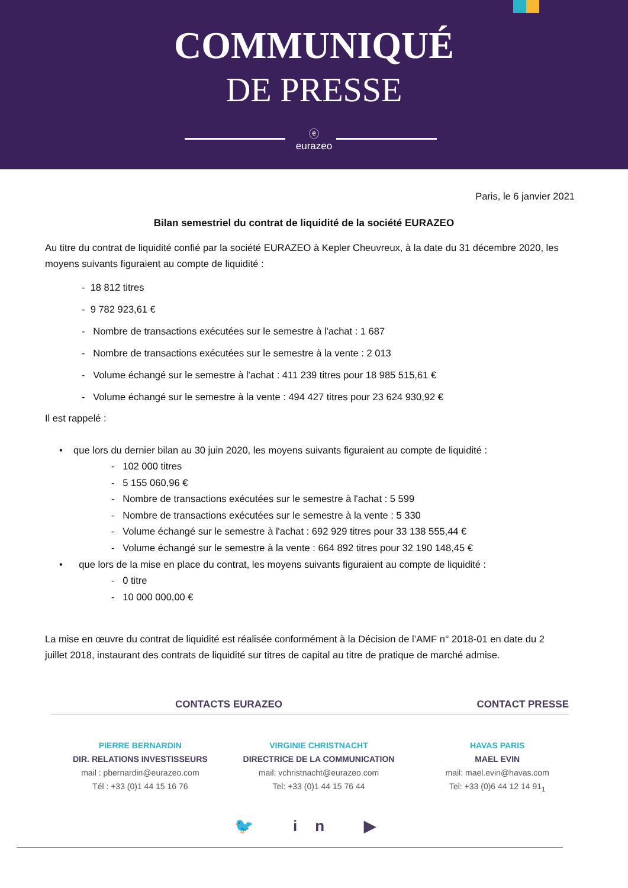COMMUNIQUÉ
DE PRESSE
ⓔ
eurazeo
Paris, le 6 janvier 2021
Bilan semestriel du contrat de liquidité de la société EURAZEO
Au titre du contrat de liquidité confié par la société EURAZEO à Kepler Cheuvreux, à la date du 31 décembre 2020, les moyens suivants figuraient au compte de liquidité :
- 18 812 titres
- 9 782 923,61 €
- Nombre de transactions exécutées sur le semestre à l'achat : 1 687
- Nombre de transactions exécutées sur le semestre à la vente : 2 013
- Volume échangé sur le semestre à l'achat : 411 239 titres pour 18 985 515,61 €
- Volume échangé sur le semestre à la vente : 494 427 titres pour 23 624 930,92 €
Il est rappelé :
• que lors du dernier bilan au 30 juin 2020, les moyens suivants figuraient au compte de liquidité :
- 102 000 titres
- 5 155 060,96 €
- Nombre de transactions exécutées sur le semestre à l'achat : 5 599
- Nombre de transactions exécutées sur le semestre à la vente : 5 330
- Volume échangé sur le semestre à l'achat : 692 929 titres pour 33 138 555,44 €
- Volume échangé sur le semestre à la vente : 664 892 titres pour 32 190 148,45 €
• que lors de la mise en place du contrat, les moyens suivants figuraient au compte de liquidité :
- 0 titre
- 10 000 000,00 €
La mise en œuvre du contrat de liquidité est réalisée conformément à la Décision de l’AMF n° 2018-01 en date du 2 juillet 2018, instaurant des contrats de liquidité sur titres de capital au titre de pratique de marché admise.
CONTACTS EURAZEO CONTACT PRESSE
PIERRE BERNARDIN
DIR. RELATIONS INVESTISSEURS
mail : pbernardin@eurazeo.com
Tél : +33 (0)1 44 15 16 76
VIRGINIE CHRISTNACHT
DIRECTRICE DE LA COMMUNICATION
mail: vchristnacht@eurazeo.com
Tel: +33 (0)1 44 15 76 44
HAVAS PARIS
MAEL EVIN
mail: mael.evin@havas.com
Tel: +33 (0)6 44 12 14 91<sub>1</sub>
🐦 in ▶